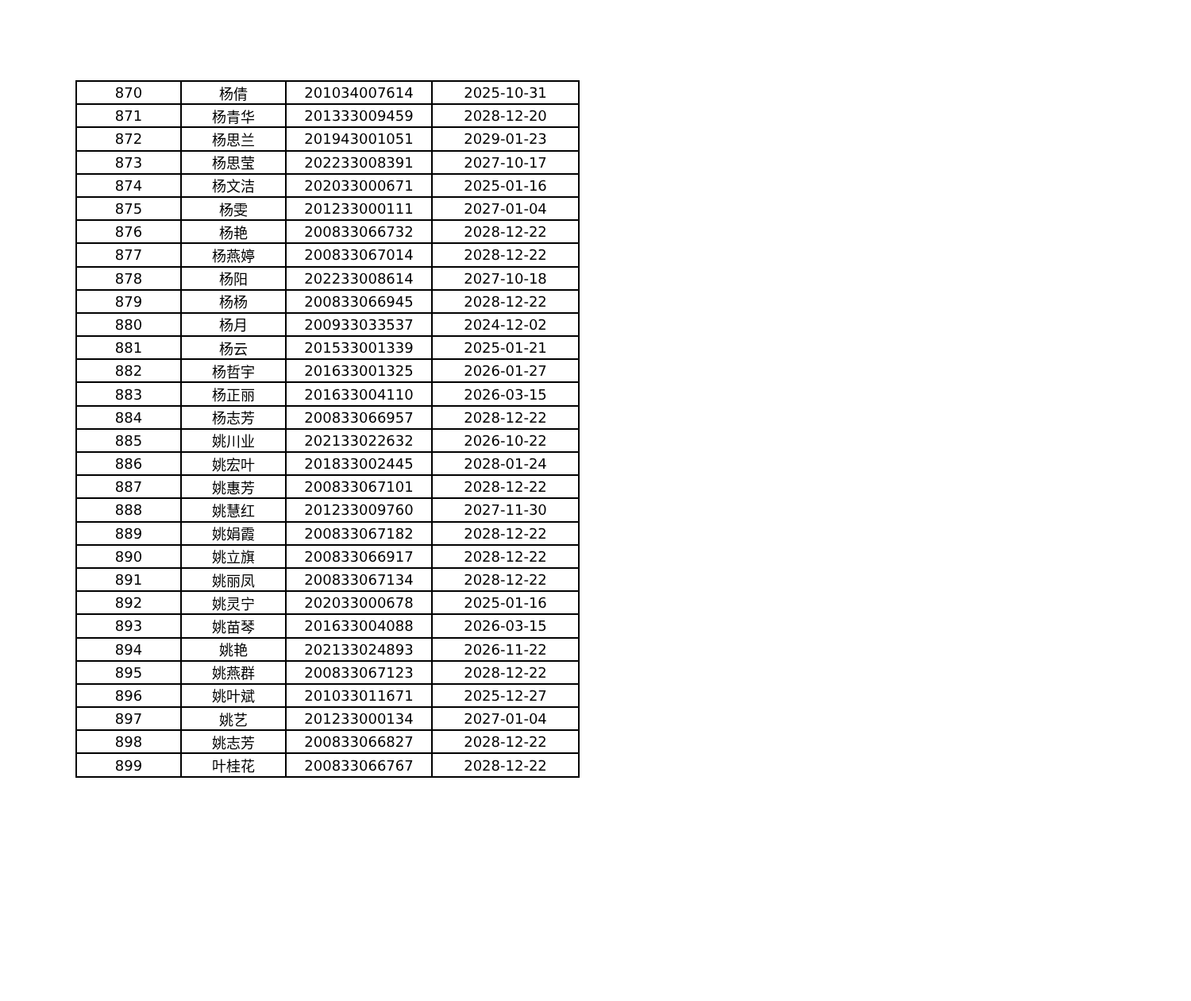| 870 | 杨倩 | 201034007614 | 2025-10-31 |
| 871 | 杨青华 | 201333009459 | 2028-12-20 |
| 872 | 杨思兰 | 201943001051 | 2029-01-23 |
| 873 | 杨思莹 | 202233008391 | 2027-10-17 |
| 874 | 杨文洁 | 202033000671 | 2025-01-16 |
| 875 | 杨雯 | 201233000111 | 2027-01-04 |
| 876 | 杨艳 | 200833066732 | 2028-12-22 |
| 877 | 杨燕婷 | 200833067014 | 2028-12-22 |
| 878 | 杨阳 | 202233008614 | 2027-10-18 |
| 879 | 杨杨 | 200833066945 | 2028-12-22 |
| 880 | 杨月 | 200933033537 | 2024-12-02 |
| 881 | 杨云 | 201533001339 | 2025-01-21 |
| 882 | 杨哲宇 | 201633001325 | 2026-01-27 |
| 883 | 杨正丽 | 201633004110 | 2026-03-15 |
| 884 | 杨志芳 | 200833066957 | 2028-12-22 |
| 885 | 姚川业 | 202133022632 | 2026-10-22 |
| 886 | 姚宏叶 | 201833002445 | 2028-01-24 |
| 887 | 姚惠芳 | 200833067101 | 2028-12-22 |
| 888 | 姚慧红 | 201233009760 | 2027-11-30 |
| 889 | 姚娟霞 | 200833067182 | 2028-12-22 |
| 890 | 姚立旗 | 200833066917 | 2028-12-22 |
| 891 | 姚丽凤 | 200833067134 | 2028-12-22 |
| 892 | 姚灵宁 | 202033000678 | 2025-01-16 |
| 893 | 姚苗琴 | 201633004088 | 2026-03-15 |
| 894 | 姚艳 | 202133024893 | 2026-11-22 |
| 895 | 姚燕群 | 200833067123 | 2028-12-22 |
| 896 | 姚叶斌 | 201033011671 | 2025-12-27 |
| 897 | 姚艺 | 201233000134 | 2027-01-04 |
| 898 | 姚志芳 | 200833066827 | 2028-12-22 |
| 899 | 叶桂花 | 200833066767 | 2028-12-22 |